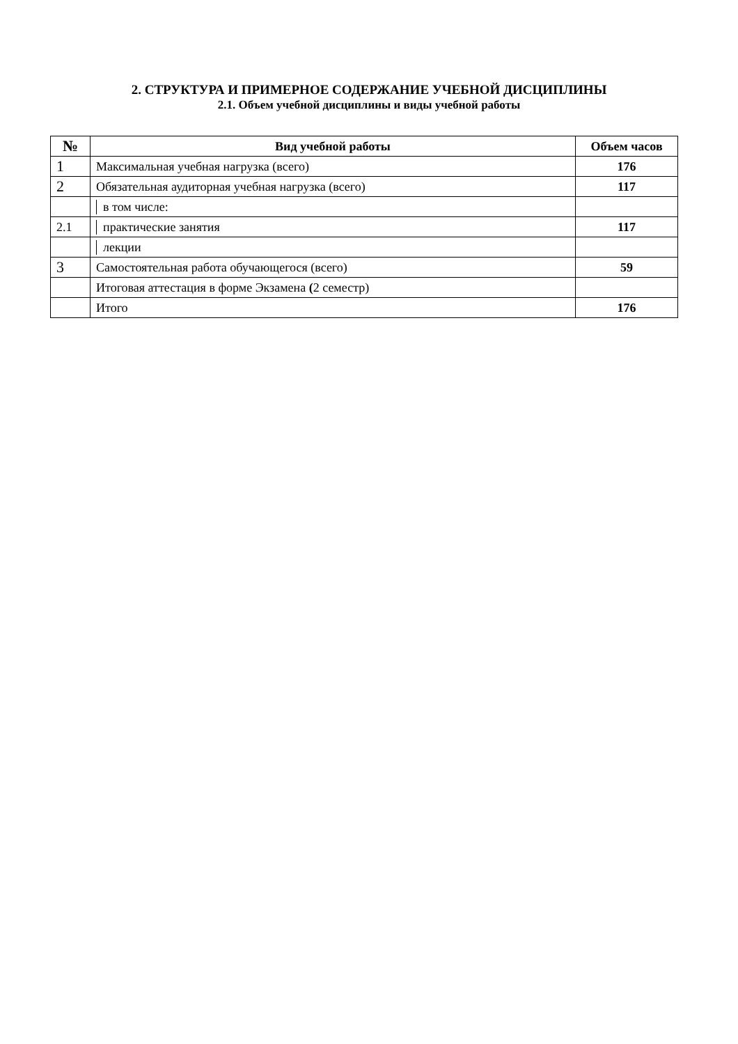2. СТРУКТУРА И ПРИМЕРНОЕ СОДЕРЖАНИЕ УЧЕБНОЙ ДИСЦИПЛИНЫ
2.1. Объем учебной дисциплины и виды учебной работы
| № | Вид учебной работы | Объем часов |
| --- | --- | --- |
| 1 | Максимальная учебная нагрузка (всего) | 176 |
| 2 | Обязательная аудиторная учебная нагрузка (всего) | 117 |
| | в том числе: | |
| 2.1 | практические занятия | 117 |
| | лекции | |
| 3 | Самостоятельная работа обучающегося (всего) | 59 |
| | Итоговая аттестация в форме Экзамена ( 2 семестр) | |
| | Итого | 176 |